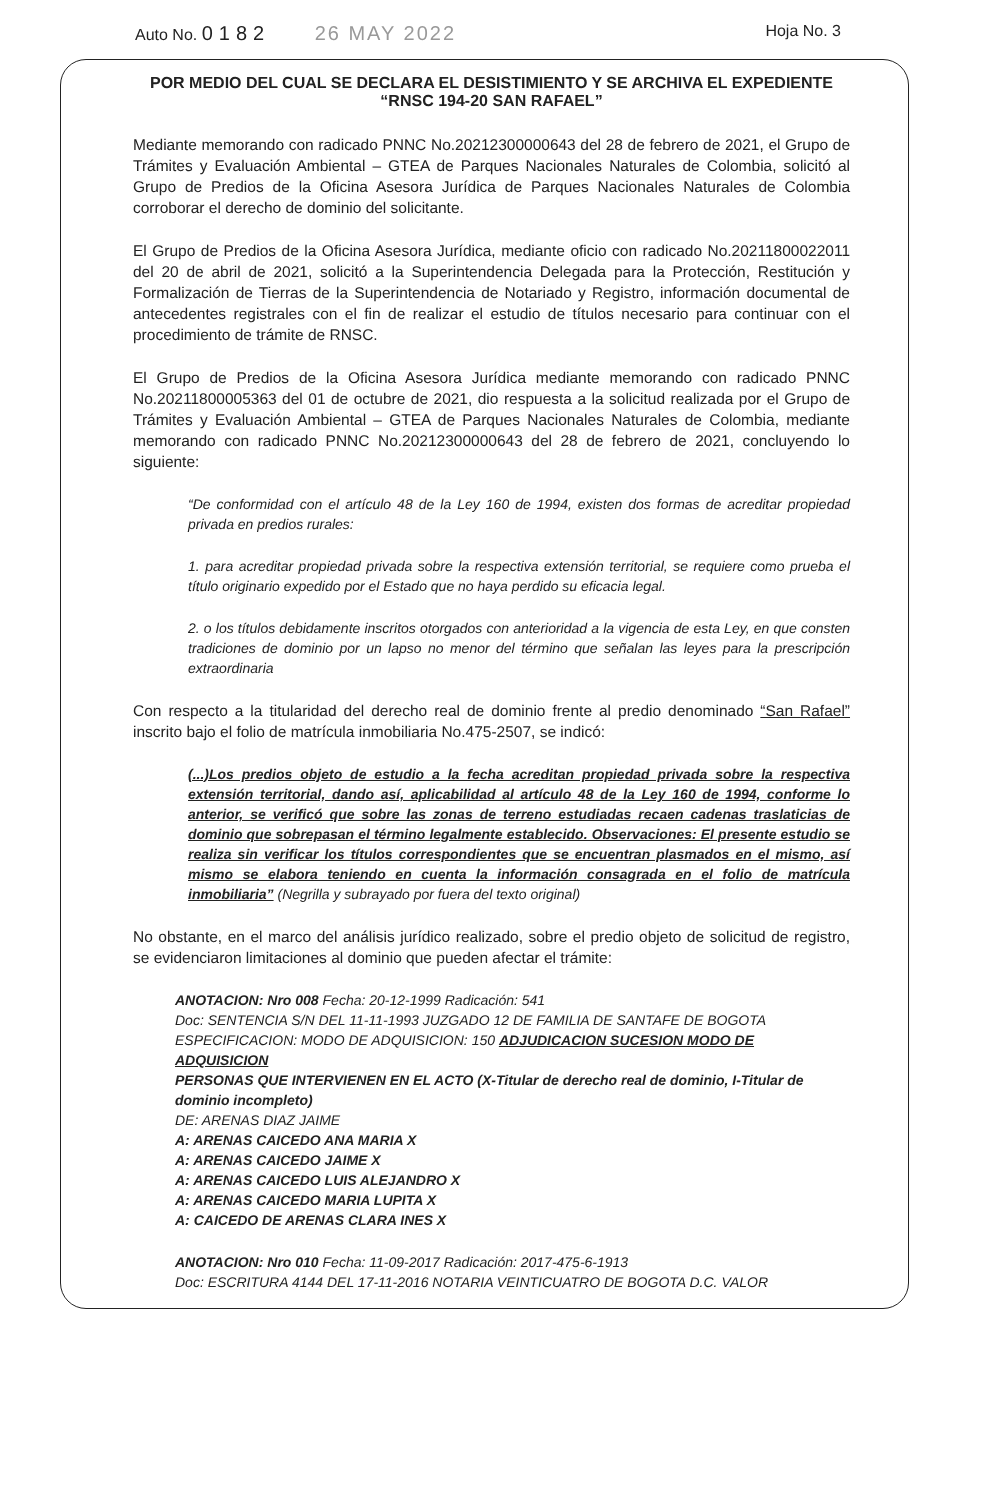Auto No. 0182 26 MAY 2022
Hoja No. 3
POR MEDIO DEL CUAL SE DECLARA EL DESISTIMIENTO Y SE ARCHIVA EL EXPEDIENTE
“RNSC 194-20 SAN RAFAEL”
Mediante memorando con radicado PNNC No.20212300000643 del 28 de febrero de 2021, el Grupo de Trámites y Evaluación Ambiental – GTEA de Parques Nacionales Naturales de Colombia, solicitó al Grupo de Predios de la Oficina Asesora Jurídica de Parques Nacionales Naturales de Colombia corroborar el derecho de dominio del solicitante.
El Grupo de Predios de la Oficina Asesora Jurídica, mediante oficio con radicado No.20211800022011 del 20 de abril de 2021, solicitó a la Superintendencia Delegada para la Protección, Restitución y Formalización de Tierras de la Superintendencia de Notariado y Registro, información documental de antecedentes registrales con el fin de realizar el estudio de títulos necesario para continuar con el procedimiento de trámite de RNSC.
El Grupo de Predios de la Oficina Asesora Jurídica mediante memorando con radicado PNNC No.20211800005363 del 01 de octubre de 2021, dio respuesta a la solicitud realizada por el Grupo de Trámites y Evaluación Ambiental – GTEA de Parques Nacionales Naturales de Colombia, mediante memorando con radicado PNNC No.20212300000643 del 28 de febrero de 2021, concluyendo lo siguiente:
“De conformidad con el artículo 48 de la Ley 160 de 1994, existen dos formas de acreditar propiedad privada en predios rurales:
1. para acreditar propiedad privada sobre la respectiva extensión territorial, se requiere como prueba el título originario expedido por el Estado que no haya perdido su eficacia legal.
2. o los títulos debidamente inscritos otorgados con anterioridad a la vigencia de esta Ley, en que consten tradiciones de dominio por un lapso no menor del término que señalan las leyes para la prescripción extraordinaria
Con respecto a la titularidad del derecho real de dominio frente al predio denominado “San Rafael” inscrito bajo el folio de matrícula inmobiliaria No.475-2507, se indicó:
(...)Los predios objeto de estudio a la fecha acreditan propiedad privada sobre la respectiva extensión territorial, dando así, aplicabilidad al artículo 48 de la Ley 160 de 1994, conforme lo anterior, se verificó que sobre las zonas de terreno estudiadas recaen cadenas traslaticias de dominio que sobrepasan el término legalmente establecido. Observaciones: El presente estudio se realiza sin verificar los títulos correspondientes que se encuentran plasmados en el mismo, así mismo se elabora teniendo en cuenta la información consagrada en el folio de matrícula inmobiliaria” (Negrilla y subrayado por fuera del texto original)
No obstante, en el marco del análisis jurídico realizado, sobre el predio objeto de solicitud de registro, se evidenciaron limitaciones al dominio que pueden afectar el trámite:
ANOTACION: Nro 008 Fecha: 20-12-1999 Radicación: 541
Doc: SENTENCIA S/N DEL 11-11-1993 JUZGADO 12 DE FAMILIA DE SANTAFE DE BOGOTA
ESPECIFICACION: MODO DE ADQUISICION: 150 ADJUDICACION SUCESION MODO DE ADQUISICION
PERSONAS QUE INTERVIENEN EN EL ACTO (X-Titular de derecho real de dominio, I-Titular de dominio incompleto)
DE: ARENAS DIAZ JAIME
A: ARENAS CAICEDO ANA MARIA X
A: ARENAS CAICEDO JAIME X
A: ARENAS CAICEDO LUIS ALEJANDRO X
A: ARENAS CAICEDO MARIA LUPITA X
A: CAICEDO DE ARENAS CLARA INES X
ANOTACION: Nro 010 Fecha: 11-09-2017 Radicación: 2017-475-6-1913
Doc: ESCRITURA 4144 DEL 17-11-2016 NOTARIA VEINTICUATRO DE BOGOTA D.C. VALOR